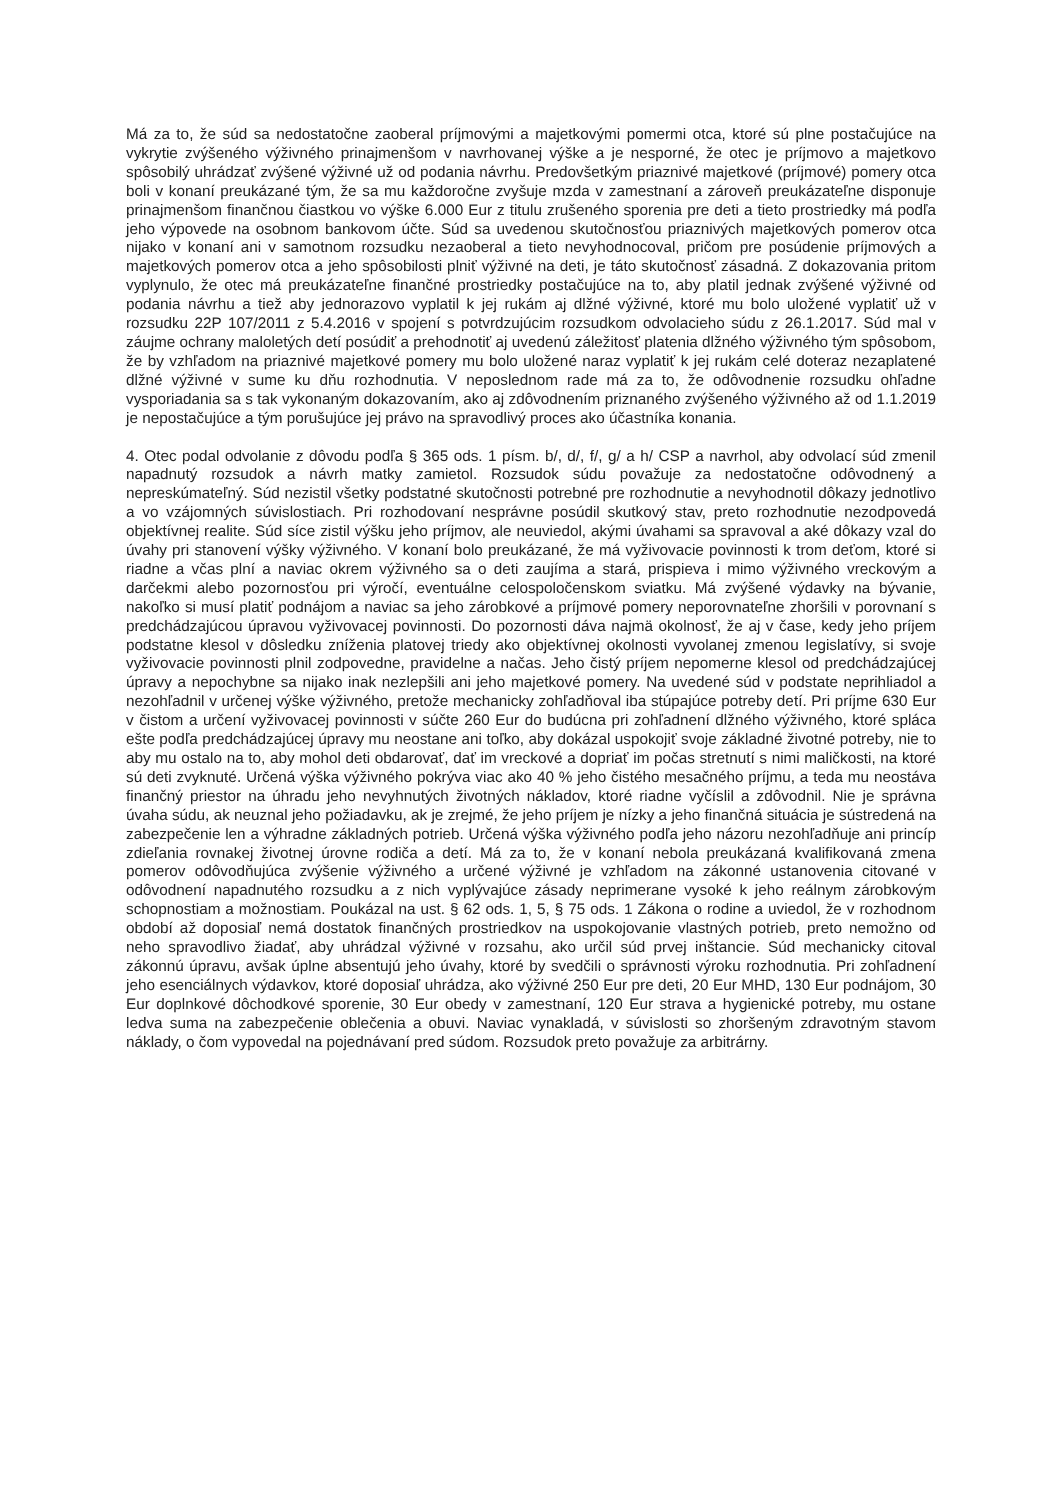Má za to, že súd sa nedostatočne zaoberal príjmovými a majetkovými pomermi otca, ktoré sú plne postačujúce na vykrytie zvýšeného výživného prinajmenšom v navrhovanej výške a je nesporné, že otec je príjmovo a majetkovo spôsobilý uhrádzať zvýšené výživné už od podania návrhu. Predovšetkým priaznivé majetkové (príjmové) pomery otca boli v konaní preukázané tým, že sa mu každoročne zvyšuje mzda v zamestnaní a zároveň preukázateľne disponuje prinajmenšom finančnou čiastkou vo výške 6.000 Eur z titulu zrušeného sporenia pre deti a tieto prostriedky má podľa jeho výpovede na osobnom bankovom účte. Súd sa uvedenou skutočnosťou priaznivých majetkových pomerov otca nijako v konaní ani v samotnom rozsudku nezaoberal a tieto nevyhodnocoval, pričom pre posúdenie príjmových a majetkových pomerov otca a jeho spôsobilosti plniť výživné na deti, je táto skutočnosť zásadná. Z dokazovania pritom vyplynulo, že otec má preukázateľne finančné prostriedky postačujúce na to, aby platil jednak zvýšené výživné od podania návrhu a tiež aby jednorazovo vyplatil k jej rukám aj dlžné výživné, ktoré mu bolo uložené vyplatiť už v rozsudku 22P 107/2011 z 5.4.2016 v spojení s potvrdzujúcim rozsudkom odvolacieho súdu z 26.1.2017. Súd mal v záujme ochrany maloletých detí posúdiť a prehodnotiť aj uvedenú záležitosť platenia dlžného výživného tým spôsobom, že by vzhľadom na priaznivé majetkové pomery mu bolo uložené naraz vyplatiť k jej rukám celé doteraz nezaplatené dlžné výživné v sume ku dňu rozhodnutia. V neposlednom rade má za to, že odôvodnenie rozsudku ohľadne vysporiadania sa s tak vykonaným dokazovaním, ako aj zdôvodnením priznaného zvýšeného výživného až od 1.1.2019 je nepostačujúce a tým porušujúce jej právo na spravodlivý proces ako účastníka konania.
4. Otec podal odvolanie z dôvodu podľa § 365 ods. 1 písm. b/, d/, f/, g/ a h/ CSP a navrhol, aby odvolací súd zmenil napadnutý rozsudok a návrh matky zamietol. Rozsudok súdu považuje za nedostatočne odôvodnený a nepreskúmateľný. Súd nezistil všetky podstatné skutočnosti potrebné pre rozhodnutie a nevyhodnotil dôkazy jednotlivo a vo vzájomných súvislostiach. Pri rozhodovaní nesprávne posúdil skutkový stav, preto rozhodnutie nezodpovedá objektívnej realite. Súd síce zistil výšku jeho príjmov, ale neuviedol, akými úvahami sa spravoval a aké dôkazy vzal do úvahy pri stanovení výšky výživného. V konaní bolo preukázané, že má vyživovacie povinnosti k trom deťom, ktoré si riadne a včas plní a naviac okrem výživného sa o deti zaujíma a stará, prispieva i mimo výživného vreckovým a darčekmi alebo pozornosťou pri výročí, eventuálne celospoločenskom sviatku. Má zvýšené výdavky na bývanie, nakoľko si musí platiť podnájom a naviac sa jeho zárobkové a príjmové pomery neporovnateľne zhoršili v porovnaní s predchádzajúcou úpravou vyživovacej povinnosti. Do pozornosti dáva najmä okolnosť, že aj v čase, kedy jeho príjem podstatne klesol v dôsledku zníženia platovej triedy ako objektívnej okolnosti vyvolanej zmenou legislatívy, si svoje vyživovacie povinnosti plnil zodpovedne, pravidelne a načas. Jeho čistý príjem nepomerne klesol od predchádzajúcej úpravy a nepochybne sa nijako inak nezlepšili ani jeho majetkové pomery. Na uvedené súd v podstate neprihliadol a nezohľadnil v určenej výške výživného, pretože mechanicky zohľadňoval iba stúpajúce potreby detí. Pri príjme 630 Eur v čistom a určení vyživovacej povinnosti v súčte 260 Eur do budúcna pri zohľadnení dlžného výživného, ktoré spláca ešte podľa predchádzajúcej úpravy mu neostane ani toľko, aby dokázal uspokojiť svoje základné životné potreby, nie to aby mu ostalo na to, aby mohol deti obdarovať, dať im vreckové a dopriať im počas stretnutí s nimi maličkosti, na ktoré sú deti zvyknuté. Určená výška výživného pokrýva viac ako 40 % jeho čistého mesačného príjmu, a teda mu neostáva finančný priestor na úhradu jeho nevyhnutých životných nákladov, ktoré riadne vyčíslil a zdôvodnil. Nie je správna úvaha súdu, ak neuznal jeho požiadavku, ak je zrejmé, že jeho príjem je nízky a jeho finančná situácia je sústredená na zabezpečenie len a výhradne základných potrieb. Určená výška výživného podľa jeho názoru nezohľadňuje ani princíp zdieľania rovnakej životnej úrovne rodiča a detí. Má za to, že v konaní nebola preukázaná kvalifikovaná zmena pomerov odôvodňujúca zvýšenie výživného a určené výživné je vzhľadom na zákonné ustanovenia citované v odôvodnení napadnutého rozsudku a z nich vyplývajúce zásady neprimerane vysoké k jeho reálnym zárobkovým schopnostiam a možnostiam. Poukázal na ust. § 62 ods. 1, 5, § 75 ods. 1 Zákona o rodine a uviedol, že v rozhodnom období až doposiaľ nemá dostatok finančných prostriedkov na uspokojovanie vlastných potrieb, preto nemožno od neho spravodlivo žiadať, aby uhrádzal výživné v rozsahu, ako určil súd prvej inštancie. Súd mechanicky citoval zákonnú úpravu, avšak úplne absentujú jeho úvahy, ktoré by svedčili o správnosti výroku rozhodnutia. Pri zohľadnení jeho esenciálnych výdavkov, ktoré doposiaľ uhrádza, ako výživné 250 Eur pre deti, 20 Eur MHD, 130 Eur podnájom, 30 Eur doplnkové dôchodkové sporenie, 30 Eur obedy v zamestnaní, 120 Eur strava a hygienické potreby, mu ostane ledva suma na zabezpečenie oblečenia a obuvi. Naviac vynakladá, v súvislosti so zhoršeným zdravotným stavom náklady, o čom vypovedal na pojednávaní pred súdom. Rozsudok preto považuje za arbitrárny.